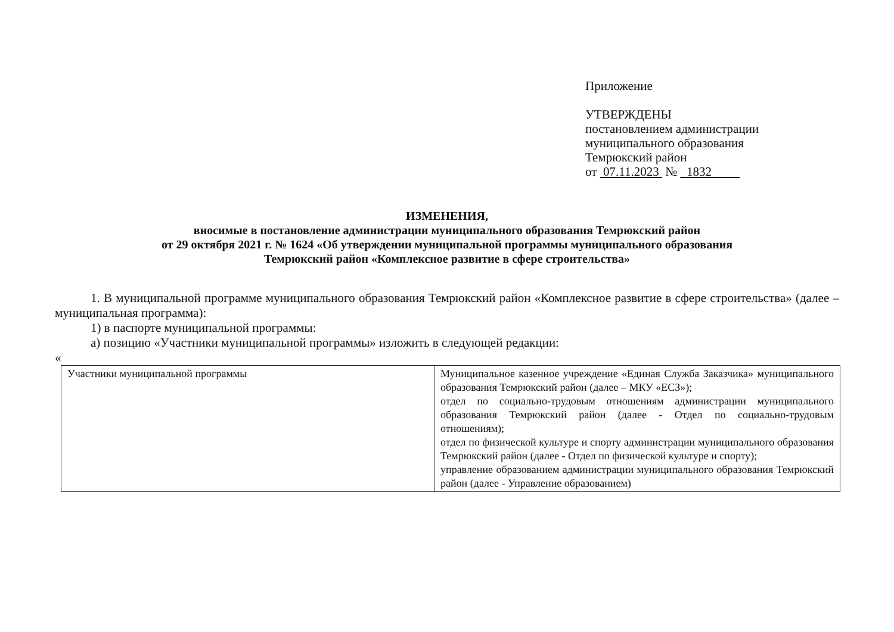Приложение
УТВЕРЖДЕНЫ
постановлением администрации
муниципального образования
Темрюкский район
от 07.11.2023 № 1832
ИЗМЕНЕНИЯ,
вносимые в постановление администрации муниципального образования Темрюкский район
от 29 октября 2021 г. № 1624 «Об утверждении муниципальной программы муниципального образования
Темрюкский район «Комплексное развитие в сфере строительства»
1. В муниципальной программе муниципального образования Темрюкский район «Комплексное развитие в сфере строительства» (далее – муниципальная программа):
1) в паспорте муниципальной программы:
а) позицию «Участники муниципальной программы» изложить в следующей редакции:
«
| Участники муниципальной программы | Муниципальное казенное учреждение «Единая Служба Заказчика» муниципального образования Темрюкский район (далее – МКУ «ЕСЗ»); отдел по социально-трудовым отношениям администрации муниципального образования Темрюкский район (далее - Отдел по социально-трудовым отношениям); отдел по физической культуре и спорту администрации муниципального образования Темрюкский район (далее - Отдел по физической культуре и спорту); управление образованием администрации муниципального образования Темрюкский район (далее - Управление образованием) |